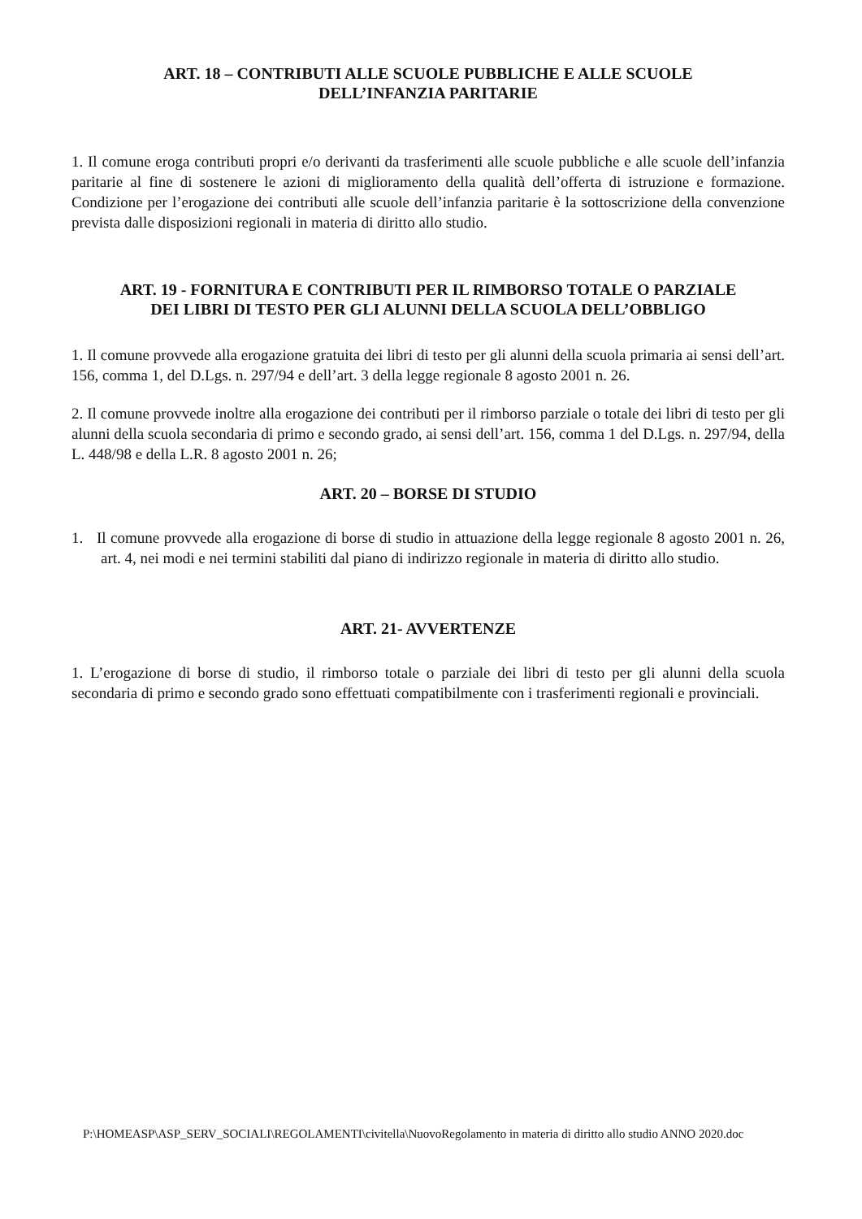ART. 18 – CONTRIBUTI ALLE SCUOLE PUBBLICHE E ALLE SCUOLE
DELL’INFANZIA PARITARIE
1. Il comune eroga contributi propri e/o derivanti da trasferimenti alle scuole pubbliche e alle scuole dell’infanzia paritarie al fine di sostenere le azioni di miglioramento della qualità dell’offerta di istruzione e formazione. Condizione per l’erogazione dei contributi alle scuole dell’infanzia paritarie è la sottoscrizione della convenzione prevista dalle disposizioni regionali in materia di diritto allo studio.
ART. 19 - FORNITURA E CONTRIBUTI PER IL RIMBORSO TOTALE O PARZIALE
DEI LIBRI DI TESTO PER GLI ALUNNI DELLA SCUOLA DELL’OBBLIGO
1. Il comune provvede alla erogazione gratuita dei libri di testo per gli alunni della scuola primaria ai sensi dell’art. 156, comma 1, del D.Lgs. n. 297/94 e dell’art. 3 della legge regionale 8 agosto 2001 n. 26.
2. Il comune provvede inoltre alla erogazione dei contributi per il rimborso parziale o totale dei libri di testo per gli alunni della scuola secondaria di primo e secondo grado, ai sensi dell’art. 156, comma 1 del D.Lgs. n. 297/94, della L. 448/98 e della L.R. 8 agosto 2001 n. 26;
ART. 20 – BORSE DI STUDIO
1. Il comune provvede alla erogazione di borse di studio in attuazione della legge regionale 8 agosto 2001 n. 26, art. 4, nei modi e nei termini stabiliti dal piano di indirizzo regionale in materia di diritto allo studio.
ART. 21- AVVERTENZE
1. L’erogazione di borse di studio, il rimborso totale o parziale dei libri di testo per gli alunni della scuola secondaria di primo e secondo grado sono effettuati compatibilmente con i trasferimenti regionali e provinciali.
P:\HOMEASP\ASP_SERV_SOCIALI\REGOLAMENTI\civitella\NuovoRegolamento in materia di diritto allo studio ANNO 2020.doc